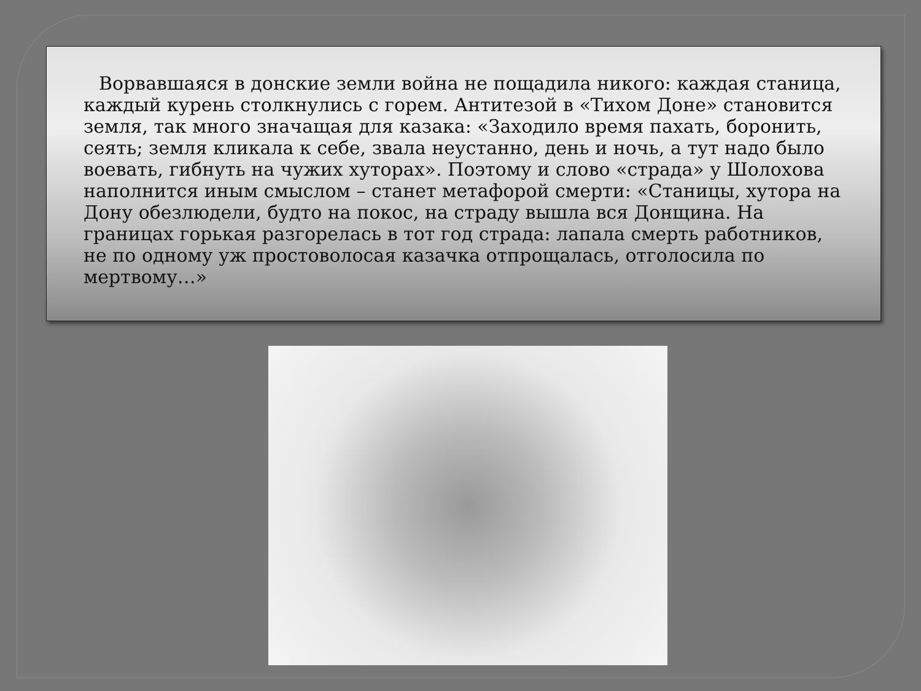Ворвавшаяся в донские земли война не пощадила никого: каждая станица, каждый курень столкнулись с горем. Антитезой в «Тихом Доне» становится земля, так много значащая для казака: «Заходило время пахать, боронить, сеять; земля кликала к себе, звала неустанно, день и ночь, а тут надо было воевать, гибнуть на чужих хуторах». Поэтому и слово «страда» у Шолохова наполнится иным смыслом – станет метафорой смерти: «Станицы, хутора на Дону обезлюдели, будто на покос, на страду вышла вся Донщина. На границах горькая разгорелась в тот год страда: лапала смерть работников, не по одному уж простоволосая казачка отпрощалась, отголосила по мертвому…»